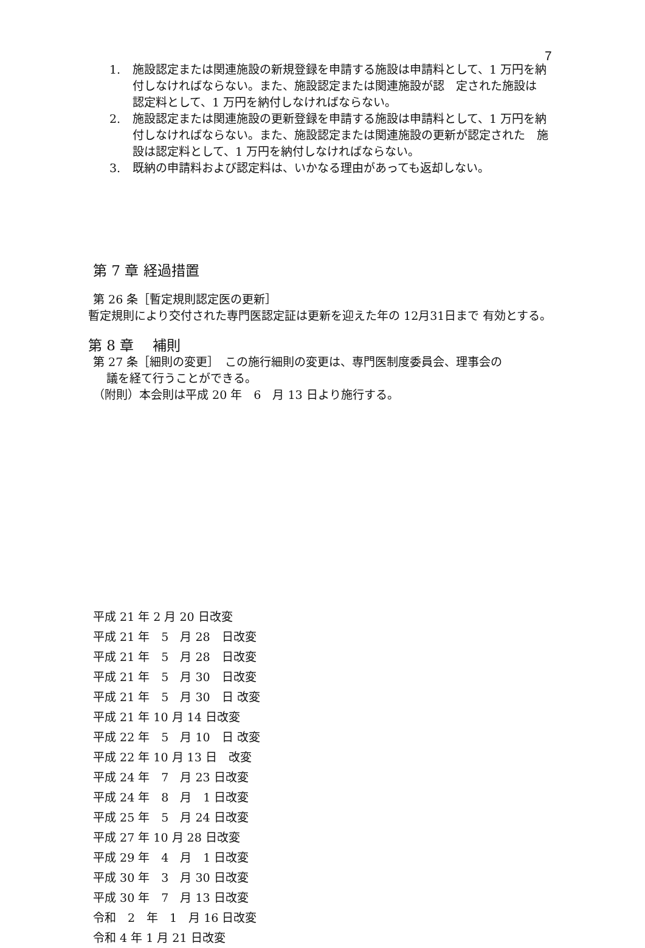7
1. 施設認定または関連施設の新規登録を申請する施設は申請料として、1 万円を納付しなければならない。また、施設認定または関連施設が認　定された施設は　認定料として、1 万円を納付しなければならない。
2. 施設認定または関連施設の更新登録を申請する施設は申請料として、1 万円を納付しなければならない。また、施設認定または関連施設の更新が認定された　施設は認定料として、1 万円を納付しなければならない。
3. 既納の申請料および認定料は、いかなる理由があっても返却しない。
第 7 章 経過措置
第 26 条［暫定規則認定医の更新］
暫定規則により交付された専門医認定証は更新を迎えた年の 12月31日まで 有効とする。
第 8 章　 補則
第 27 条［細則の変更］　この施行細則の変更は、専門医制度委員会、理事会の
議を経て行うことができる。
（附則）本会則は平成 20 年　6　月 13 日より施行する。
平成 21 年 2 月 20 日改変
平成 21 年　5　月 28　日改変
平成 21 年　5　月 28　日改変
平成 21 年　5　月 30　日改変
平成 21 年　5　月 30　日 改変
平成 21 年 10 月 14 日改変
平成 22 年　5　月 10　日 改変
平成 22 年 10 月 13 日　改変
平成 24 年　7　月 23 日改変
平成 24 年　8　月　1 日改変
平成 25 年　5　月 24 日改変
平成 27 年 10 月 28 日改変
平成 29 年　4　月　1 日改変
平成 30 年　3　月 30 日改変
平成 30 年　7　月 13 日改変
令和　2　年　1　月 16 日改変
令和 4 年 1 月 21 日改変